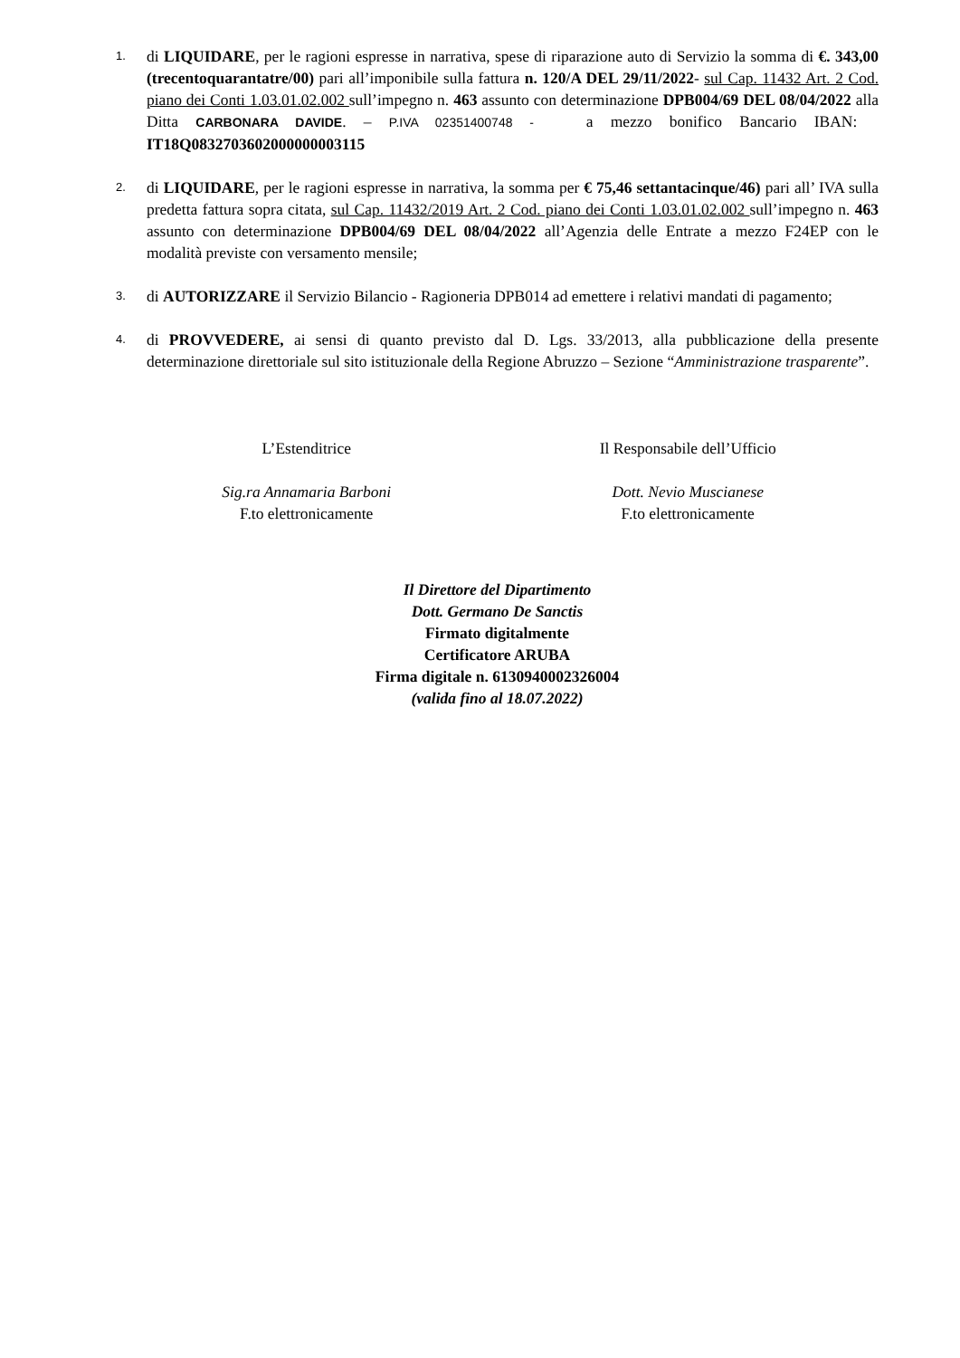1.
di LIQUIDARE, per le ragioni espresse in narrativa, spese di riparazione auto di Servizio la somma di €. 343,00 (trecentoquarantatre/00) pari all’imponibile sulla fattura n. 120/A DEL 29/11/2022- sul Cap. 11432 Art. 2 Cod. piano dei Conti 1.03.01.02.002 sull’impegno n. 463 assunto con determinazione DPB004/69 DEL 08/04/2022 alla Ditta CARBONARA DAVIDE. – P.IVA 02351400748 - a mezzo bonifico Bancario IBAN: IT18Q0832703602000000003115
2.
di LIQUIDARE, per le ragioni espresse in narrativa, la somma per € 75,46 settantacinque/46) pari all’ IVA sulla predetta fattura sopra citata, sul Cap. 11432/2019 Art. 2 Cod. piano dei Conti 1.03.01.02.002 sull’impegno n. 463 assunto con determinazione DPB004/69 DEL 08/04/2022 all’Agenzia delle Entrate a mezzo F24EP con le modalità previste con versamento mensile;
3.
di AUTORIZZARE il Servizio Bilancio - Ragioneria DPB014 ad emettere i relativi mandati di pagamento;
4.
di PROVVEDERE, ai sensi di quanto previsto dal D. Lgs. 33/2013, alla pubblicazione della presente determinazione direttoriale sul sito istituzionale della Regione Abruzzo – Sezione “Amministrazione trasparente”.
L’Estenditrice
Sig.ra Annamaria Barboni
F.to elettronicamente
Il Responsabile dell’Ufficio
Dott. Nevio Muscianese
F.to elettronicamente
Il Direttore del Dipartimento
Dott. Germano De Sanctis
Firmato digitalmente
Certificatore ARUBA
Firma digitale n. 6130940002326004
(valida fino al 18.07.2022)